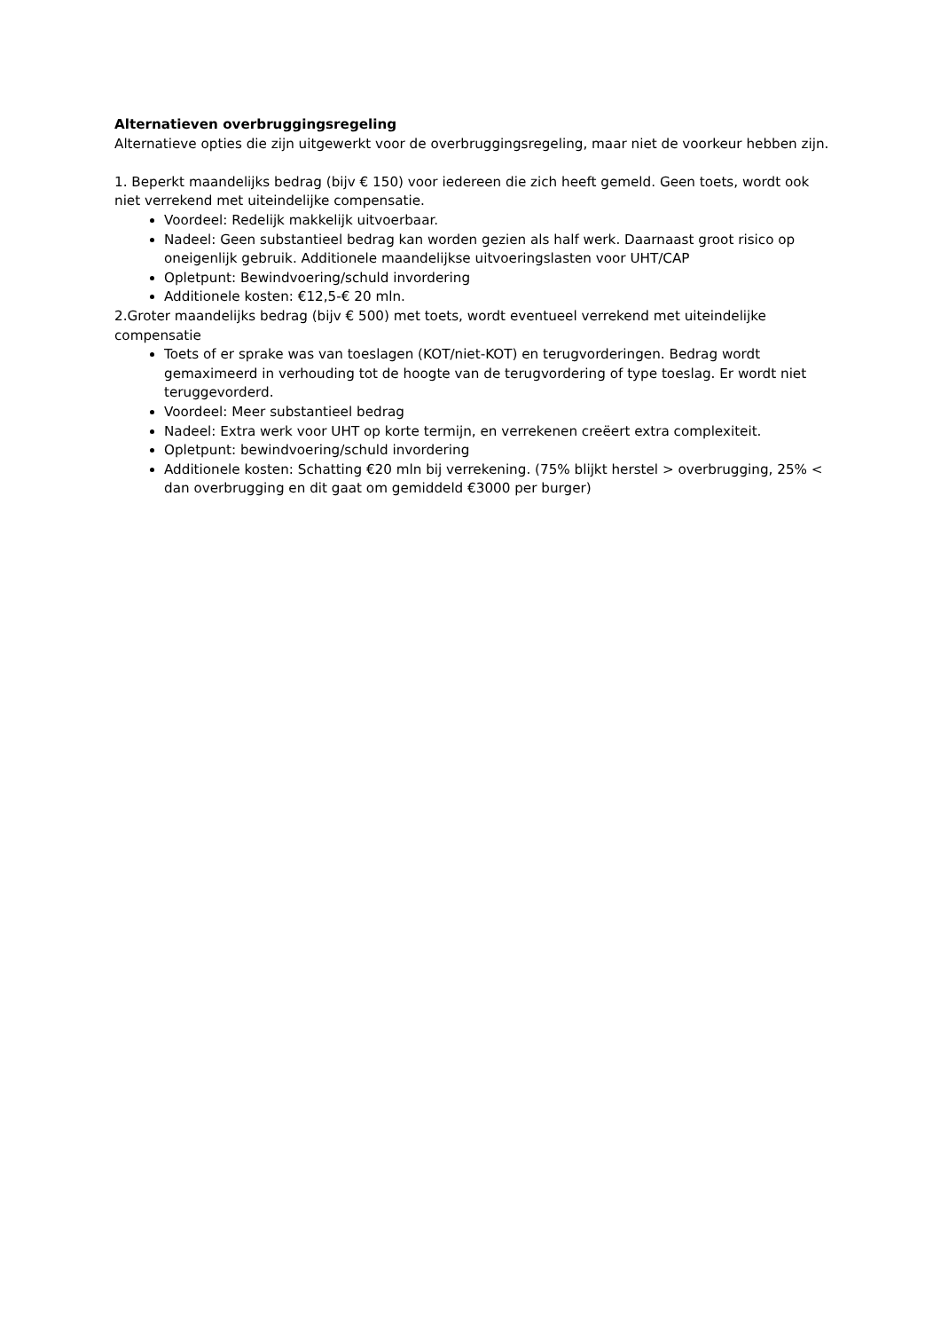Alternatieven overbruggingsregeling
Alternatieve opties die zijn uitgewerkt voor de overbruggingsregeling, maar niet de voorkeur hebben zijn.
1. Beperkt maandelijks bedrag (bijv € 150) voor iedereen die zich heeft gemeld. Geen toets, wordt ook niet verrekend met uiteindelijke compensatie.
Voordeel: Redelijk makkelijk uitvoerbaar.
Nadeel: Geen substantieel bedrag kan worden gezien als half werk. Daarnaast groot risico op oneigenlijk gebruik. Additionele maandelijkse uitvoeringslasten voor UHT/CAP
Opletpunt: Bewindvoering/schuld invordering
Additionele kosten: €12,5-€ 20 mln.
2.Groter maandelijks bedrag (bijv € 500) met toets, wordt eventueel verrekend met uiteindelijke compensatie
Toets of er sprake was van toeslagen (KOT/niet-KOT) en terugvorderingen. Bedrag wordt gemaximeerd in verhouding tot de hoogte van de terugvordering of type toeslag. Er wordt niet teruggevorderd.
Voordeel: Meer substantieel bedrag
Nadeel: Extra werk voor UHT op korte termijn, en verrekenen creëert extra complexiteit.
Opletpunt: bewindvoering/schuld invordering
Additionele kosten: Schatting €20 mln bij verrekening. (75% blijkt herstel > overbrugging, 25% < dan overbrugging en dit gaat om gemiddeld €3000 per burger)